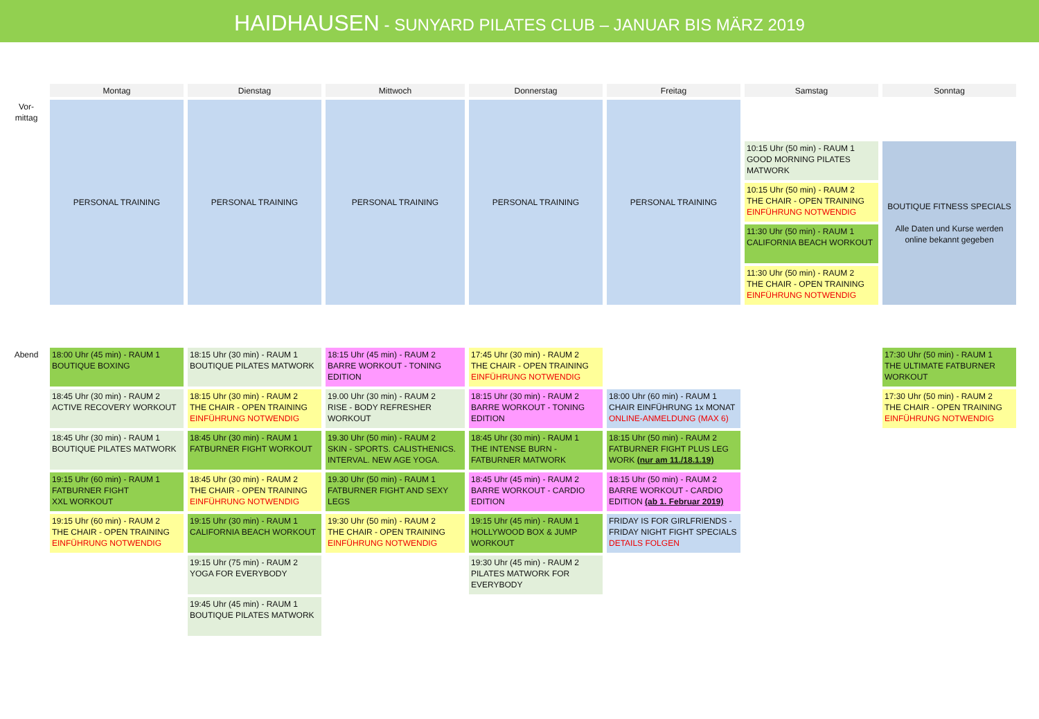HAIDHAUSEN - SUNYARD PILATES CLUB – JANUAR BIS MÄRZ 2019
| | Montag | Dienstag | Mittwoch | Donnerstag | Freitag | Samstag | Sonntag |
| --- | --- | --- | --- | --- | --- | --- | --- |
| Vor- mittag | PERSONAL TRAINING | PERSONAL TRAINING | PERSONAL TRAINING | PERSONAL TRAINING | PERSONAL TRAINING | | |
| | | | | | | 10:15 Uhr (50 min) - RAUM 1 GOOD MORNING PILATES MATWORK | BOUTIQUE FITNESS SPECIALS Alle Daten und Kurse werden online bekannt gegeben |
| | | | | | | 10:15 Uhr (50 min) - RAUM 2 THE CHAIR - OPEN TRAINING EINFÜHRUNG NOTWENDIG | |
| | | | | | | 11:30 Uhr (50 min) - RAUM 1 CALIFORNIA BEACH WORKOUT | |
| | | | | | | 11:30 Uhr (50 min) - RAUM 2 THE CHAIR - OPEN TRAINING EINFÜHRUNG NOTWENDIG | |
| Abend | 18:00 Uhr (45 min) - RAUM 1 BOUTIQUE BOXING | 18:15 Uhr (30 min) - RAUM 1 BOUTIQUE PILATES MATWORK | 18:15 Uhr (45 min) - RAUM 2 BARRE WORKOUT - TONING EDITION | 17:45 Uhr (30 min) - RAUM 2 THE CHAIR - OPEN TRAINING EINFÜHRUNG NOTWENDIG | | | 17:30 Uhr (50 min) - RAUM 1 THE ULTIMATE FATBURNER WORKOUT |
| | 18:45 Uhr (30 min) - RAUM 2 ACTIVE RECOVERY WORKOUT | 18:15 Uhr (30 min) - RAUM 2 THE CHAIR - OPEN TRAINING EINFÜHRUNG NOTWENDIG | 19.00 Uhr (30 min) - RAUM 2 RISE - BODY REFRESHER WORKOUT | 18:15 Uhr (30 min) - RAUM 2 BARRE WORKOUT - TONING EDITION | 18:00 Uhr (60 min) - RAUM 1 CHAIR EINFÜHRUNG 1x MONAT ONLINE-ANMELDUNG (MAX 6) | | 17:30 Uhr (50 min) - RAUM 2 THE CHAIR - OPEN TRAINING EINFÜHRUNG NOTWENDIG |
| | 18:45 Uhr (30 min) - RAUM 1 BOUTIQUE PILATES MATWORK | 18:45 Uhr (30 min) - RAUM 1 FATBURNER FIGHT WORKOUT | 19.30 Uhr (50 min) - RAUM 2 SKIN - SPORTS. CALISTHENICS. INTERVAL. NEW AGE YOGA. | 18:45 Uhr (30 min) - RAUM 1 THE INTENSE BURN - FATBURNER MATWORK | 18:15 Uhr (50 min) - RAUM 2 FATBURNER FIGHT PLUS LEG WORK (nur am 11./18.1.19) | | |
| | 19:15 Uhr (60 min) - RAUM 1 FATBURNER FIGHT XXL WORKOUT | 18:45 Uhr (30 min) - RAUM 2 THE CHAIR - OPEN TRAINING EINFÜHRUNG NOTWENDIG | 19.30 Uhr (50 min) - RAUM 1 FATBURNER FIGHT AND SEXY LEGS | 18:45 Uhr (45 min) - RAUM 2 BARRE WORKOUT - CARDIO EDITION | 18:15 Uhr (50 min) - RAUM 2 BARRE WORKOUT - CARDIO EDITION (ab 1. Februar 2019) | | |
| | 19:15 Uhr (60 min) - RAUM 2 THE CHAIR - OPEN TRAINING EINFÜHRUNG NOTWENDIG | 19:15 Uhr (30 min) - RAUM 1 CALIFORNIA BEACH WORKOUT | 19:30 Uhr (50 min) - RAUM 2 THE CHAIR - OPEN TRAINING EINFÜHRUNG NOTWENDIG | 19:15 Uhr (45 min) - RAUM 1 HOLLYWOOD BOX & JUMP WORKOUT | FRIDAY IS FOR GIRLFRIENDS - FRIDAY NIGHT FIGHT SPECIALS DETAILS FOLGEN | | |
| | | 19:15 Uhr (75 min) - RAUM 2 YOGA FOR EVERYBODY | | 19:30 Uhr (45 min) - RAUM 2 PILATES MATWORK FOR EVERYBODY | | | |
| | | 19:45 Uhr (45 min) - RAUM 1 BOUTIQUE PILATES MATWORK | | | | | |